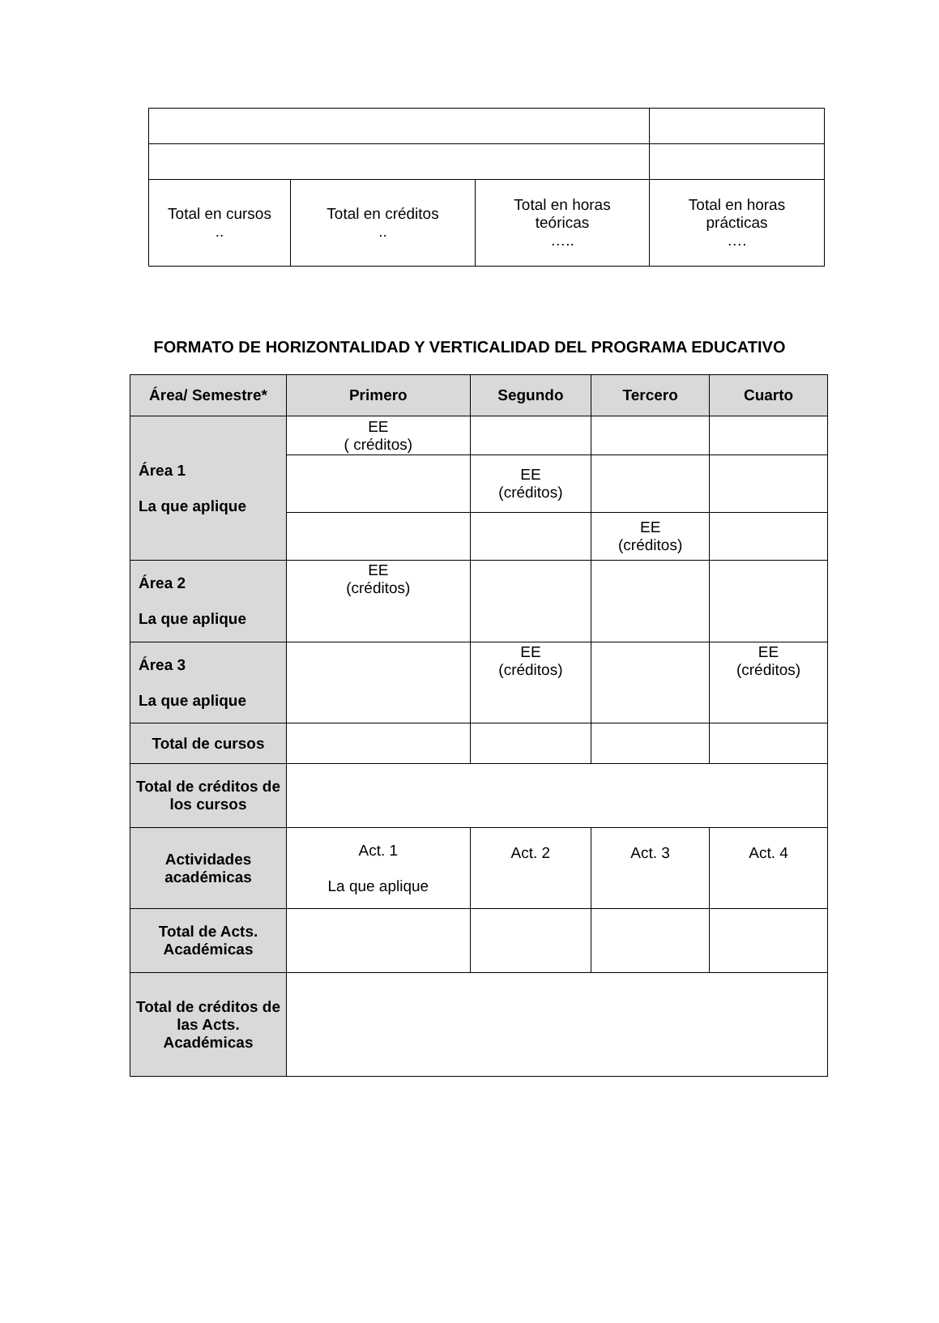| Total en cursos .. | Total en créditos .. | Total en horas teóricas ….. | Total en horas prácticas …. |
FORMATO DE HORIZONTALIDAD Y VERTICALIDAD DEL PROGRAMA EDUCATIVO
| Área/ Semestre* | Primero | Segundo | Tercero | Cuarto |
| --- | --- | --- | --- | --- |
| Área 1 La que aplique | EE ( créditos) | | | |
| | | EE (créditos) | | |
| | | | EE (créditos) | |
| Área 2 La que aplique | EE (créditos) | | | |
| Área 3 La que aplique | | EE (créditos) | | EE (créditos) |
| Total de cursos | | | | |
| Total de créditos de los cursos | | | | |
| Actividades académicas | Act. 1 La que aplique | Act. 2 | Act. 3 | Act. 4 |
| Total de Acts. Académicas | | | | |
| Total de créditos de las Acts. Académicas | | | | |